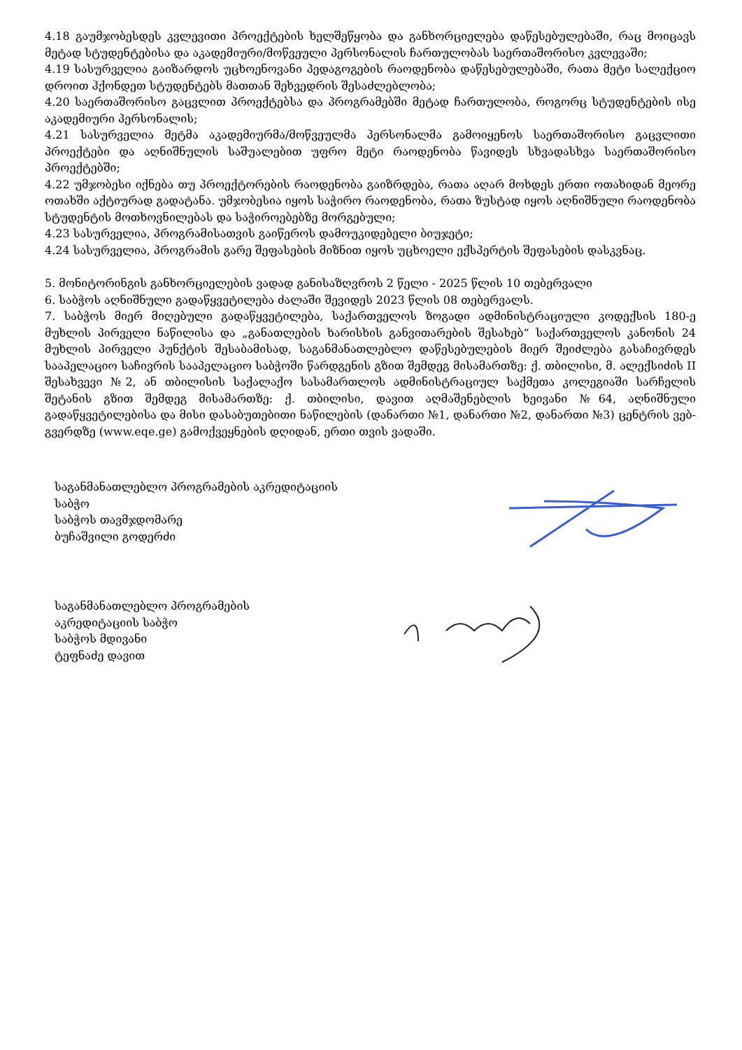4.18 გაუმჯობესდეს კვლევითი პროექტების ხელშეწყობა და განხორციელება დაწესებულებაში, რაც მოიცავს მეტად სტუდენტებისა და აკადემიური/მოწვეული პერსონალის ჩართულობას საერთაშორისო კვლევაში;
4.19 სასურველია გაიზარდოს უცხოენოვანი პედაგოგების რაოდენობა დაწესებულებაში, რათა მეტი სალექციო დროით ჰქონდეთ სტუდენტებს მათთან შეხვედრის შესაძლებლობა;
4.20 საერთაშორისო გაცვლით პროექტებსა და პროგრამებში მეტად ჩართულობა, როგორც სტუდენტების ისე აკადემიური პერსონალის;
4.21 სასურველია მეტმა აკადემიურმა/მოწვეულმა პერსონალმა გამოიყენოს საერთაშორისო გაცვლითი პროექტები და აღნიშნულის საშუალებით უფრო მეტი რაოდენობა წავიდეს სხვადასხვა საერთაშორისო პროექტებში;
4.22 უმჯობესი იქნება თუ პროექტორების რაოდენობა გაიზრდება, რათა აღარ მოხდეს ერთი ოთახიდან მეორე ოთახში აქტიურად გადატანა. უმჯობესია იყოს საჭირო რაოდენობა, რათა ზუსტად იყოს აღნიშნული რაოდენობა სტუდენტის მოთხოვნილებას და საჭიროებებზე მორგებული;
4.23 სასურველია, პროგრამისათვის გაიწეროს დამოუკიდებელი ბიუჯეტი;
4.24 სასურველია, პროგრამის გარე შეფასების მიზნით იყოს უცხოელი ექსპერტის შეფასების დასკვნაც.
5. მონიტორინგის განხორციელების ვადად განისაზღვროს 2 წელი - 2025 წლის 10 თებერვალი
6. საბჭოს აღნიშნული გადაწყვეტილება ძალაში შევიდეს 2023 წლის 08 თებერვალს.
7. საბჭოს მიერ მიღებული გადაწყვეტილება, საქართველოს ზოგადი ადმინისტრაციული კოდექსის 180-ე მუხლის პირველი ნაწილისა და „განათლების ხარისხის განვითარების შესახებ“ საქართველოს კანონის 24 მუხლის პირველი პუნქტის შესაბამისად, საგანმანათლებლო დაწესებულების მიერ შეიძლება გასაჩივრდეს სააპელაციო საჩივრის სააპელაციო საბჭოში წარდგენის გზით შემდეგ მისამართზე: ქ. თბილისი, მ. ალექსიძის II შესახვევი №2, ან თბილისის საქალაქო სასამართლოს ადმინისტრაციულ საქმეთა კოლეგიაში სარჩელის შეტანის გზით შემდეგ მისამართზე: ქ. თბილისი, დავით აღმაშენებლის ხეივანი №64, აღნიშნული გადაწყვეტილებისა და მისი დასაბუთებითი ნაწილების (დანართი №1, დანართი №2, დანართი №3) ცენტრის ვებ-გვერდზე (www.eqe.ge) გამოქვეყნების დღიდან, ერთი თვის ვადაში.
საგანმანათლებლო პროგრამების აკრედიტაციის
საბჭო
საბჭოს თავმჯდომარე
ბუჩაშვილი გოდერძი
საგანმანათლებლო პროგრამების
აკრედიტაციის საბჭო
საბჭოს მდივანი
ტეფნაძე დავით